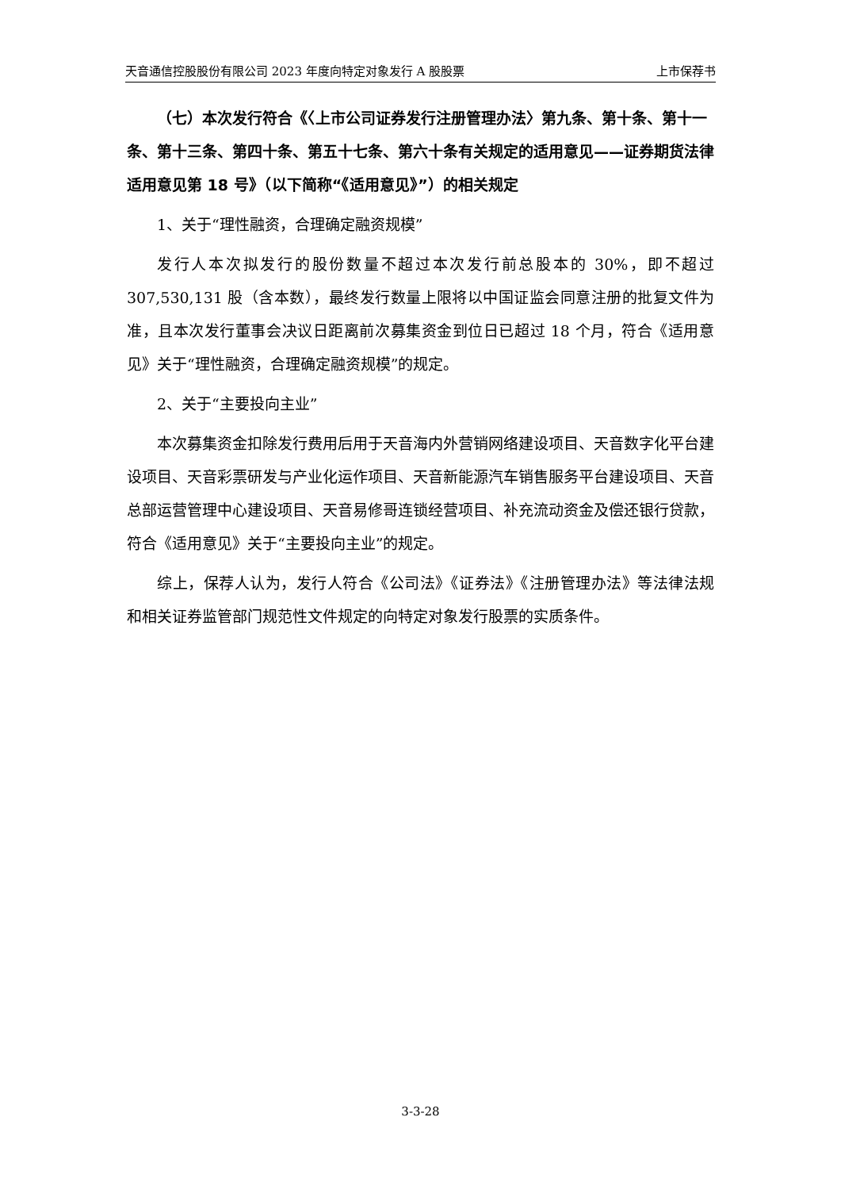天音通信控股股份有限公司 2023 年度向特定对象发行 A 股股票 上市保荐书
（七）本次发行符合《〈上市公司证券发行注册管理办法〉第九条、第十条、第十一条、第十三条、第四十条、第五十七条、第六十条有关规定的适用意见——证券期货法律适用意见第 18 号》（以下简称“《适用意见》”）的相关规定
1、关于“理性融资，合理确定融资规模”
发行人本次拟发行的股份数量不超过本次发行前总股本的 30%，即不超过 307,530,131 股（含本数），最终发行数量上限将以中国证监会同意注册的批复文件为准，且本次发行董事会决议日距离前次募集资金到位日已超过 18 个月，符合《适用意见》关于“理性融资，合理确定融资规模”的规定。
2、关于“主要投向主业”
本次募集资金扣除发行费用后用于天音海内外营销网络建设项目、天音数字化平台建设项目、天音彩票研发与产业化运作项目、天音新能源汽车销售服务平台建设项目、天音总部运营管理中心建设项目、天音易修哥连锁经营项目、补充流动资金及偿还银行贷款，符合《适用意见》关于“主要投向主业”的规定。
综上，保荐人认为，发行人符合《公司法》《证券法》《注册管理办法》等法律法规和相关证券监管部门规范性文件规定的向特定对象发行股票的实质条件。
3-3-28